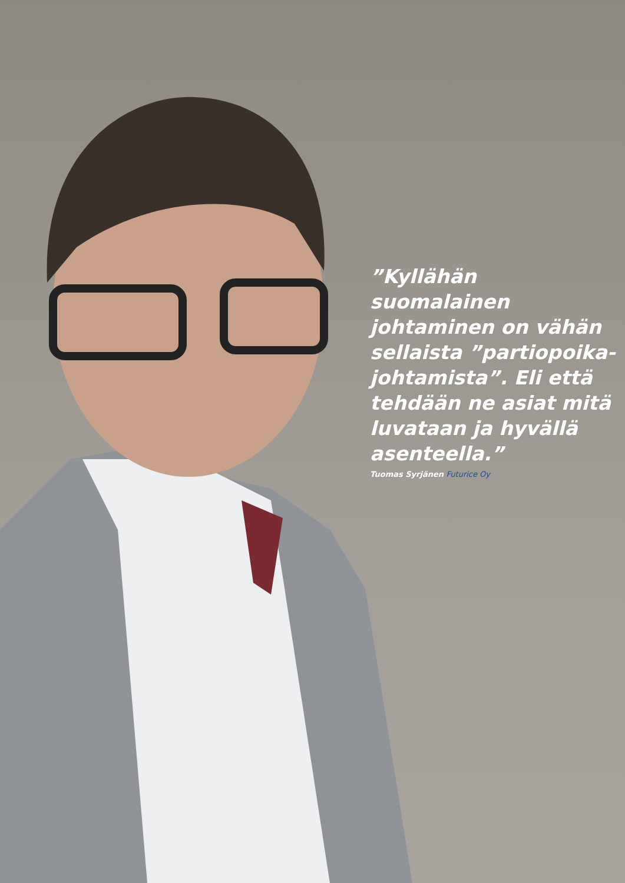”Kyllähän suomalainen johtaminen on vähän sellaista ”partiopoika-johtamista”. Eli että tehdään ne asiat mitä luvataan ja hyvällä asenteella.”
Tuomas Syrjänen Futurice Oy